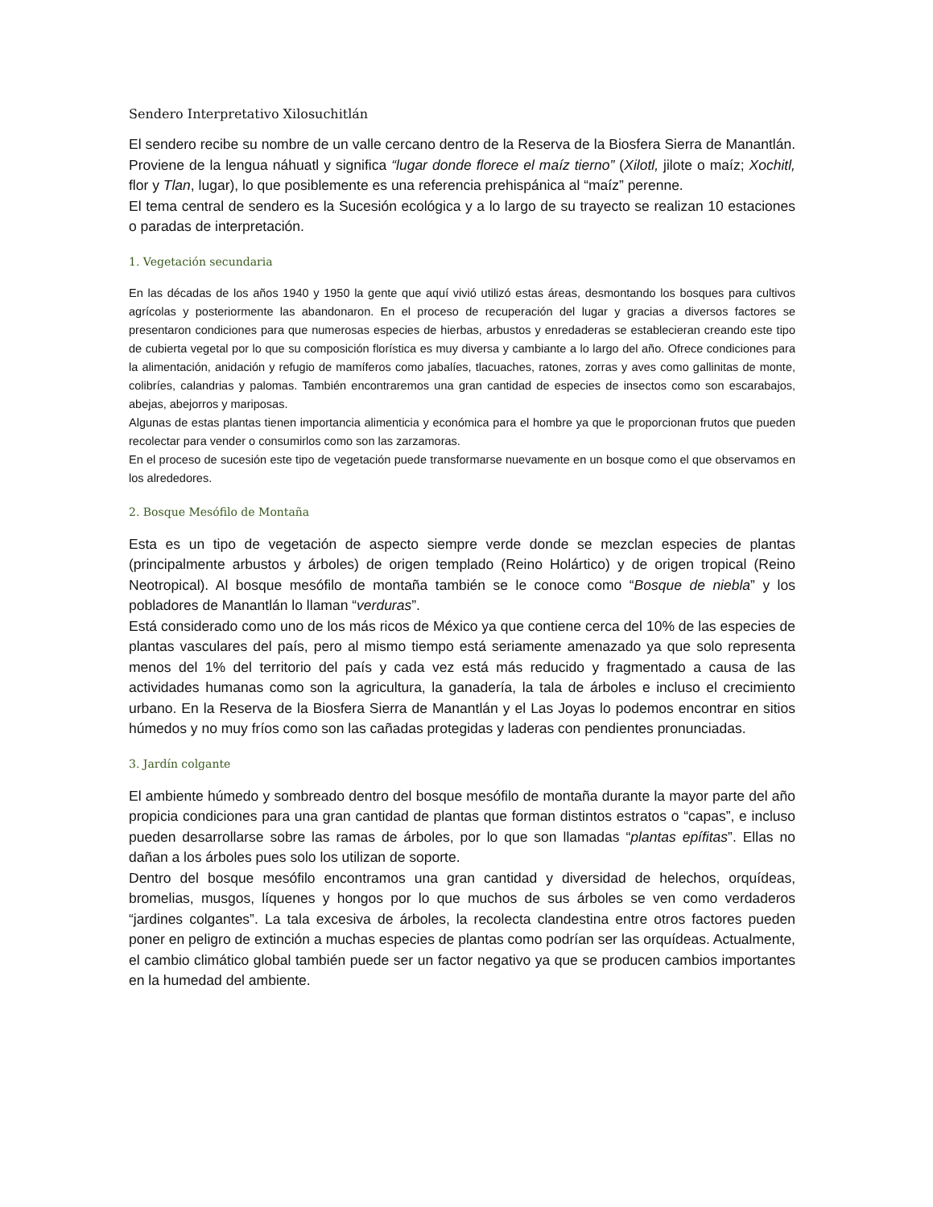Sendero Interpretativo Xilosuchitlán
El sendero recibe su nombre de un valle cercano dentro de la Reserva de la Biosfera Sierra de Manantlán. Proviene de la lengua náhuatl y significa “lugar donde florece el maíz tierno” (Xilotl, jilote o maíz; Xochitl, flor y Tlan, lugar), lo que posiblemente es una referencia prehispánica al “maíz” perenne.
El tema central de sendero es la Sucesión ecológica y a lo largo de su trayecto se realizan 10 estaciones o paradas de interpretación.
1. Vegetación secundaria
En las décadas de los años 1940 y 1950 la gente que aquí vivió utilizó estas áreas, desmontando los bosques para cultivos agrícolas y posteriormente las abandonaron. En el proceso de recuperación del lugar y gracias a diversos factores se presentaron condiciones para que numerosas especies de hierbas, arbustos y enredaderas se establecieran creando este tipo de cubierta vegetal por lo que su composición florística es muy diversa y cambiante a lo largo del año. Ofrece condiciones para la alimentación, anidación y refugio de mamíferos como jabalíes, tlacuaches, ratones, zorras y aves como gallinitas de monte, colibríes, calandrias y palomas. También encontraremos una gran cantidad de especies de insectos como son escarabajos, abejas, abejorros y mariposas.
Algunas de estas plantas tienen importancia alimenticia y económica para el hombre ya que le proporcionan frutos que pueden recolectar para vender o consumirlos como son las zarzamoras.
En el proceso de sucesión este tipo de vegetación puede transformarse nuevamente en un bosque como el que observamos en los alrededores.
2. Bosque Mesófilo de Montaña
Esta es un tipo de vegetación de aspecto siempre verde donde se mezclan especies de plantas (principalmente arbustos y árboles) de origen templado (Reino Holártico) y de origen tropical (Reino Neotropical). Al bosque mesófilo de montaña también se le conoce como “Bosque de niebla” y los pobladores de Manantlán lo llaman “verduras”.
Está considerado como uno de los más ricos de México ya que contiene cerca del 10% de las especies de plantas vasculares del país, pero al mismo tiempo está seriamente amenazado ya que solo representa menos del 1% del territorio del país y cada vez está más reducido y fragmentado a causa de las actividades humanas como son la agricultura, la ganadería, la tala de árboles e incluso el crecimiento urbano. En la Reserva de la Biosfera Sierra de Manantlán y el Las Joyas lo podemos encontrar en sitios húmedos y no muy fríos como son las cañadas protegidas y laderas con pendientes pronunciadas.
3. Jardín colgante
El ambiente húmedo y sombreado dentro del bosque mesófilo de montaña durante la mayor parte del año propicia condiciones para una gran cantidad de plantas que forman distintos estratos o “capas”, e incluso pueden desarrollarse sobre las ramas de árboles, por lo que son llamadas “plantas epífitas”. Ellas no dañan a los árboles pues solo los utilizan de soporte.
Dentro del bosque mesófilo encontramos una gran cantidad y diversidad de helechos, orquídeas, bromelias, musgos, líquenes y hongos por lo que muchos de sus árboles se ven como verdaderos “jardines colgantes”. La tala excesiva de árboles, la recolecta clandestina entre otros factores pueden poner en peligro de extinción a muchas especies de plantas como podrían ser las orquídeas. Actualmente, el cambio climático global también puede ser un factor negativo ya que se producen cambios importantes en la humedad del ambiente.